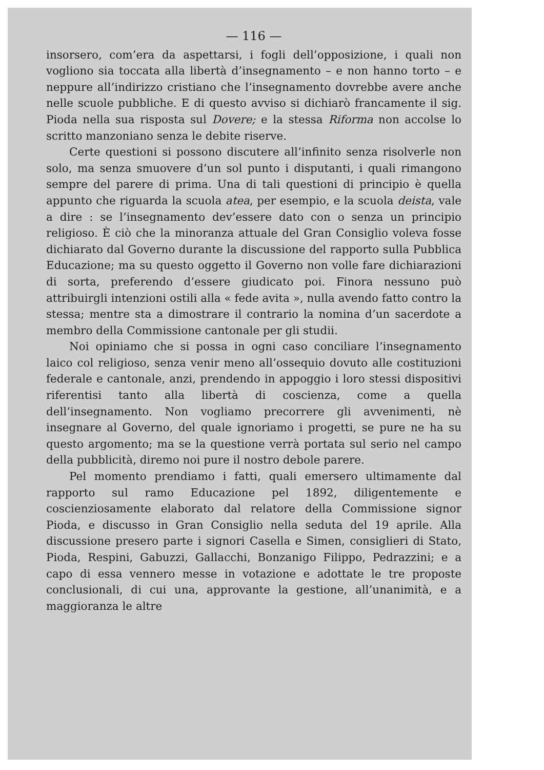— 116 —
insorsero, com’era da aspettarsi, i fogli dell’opposizione, i quali non vogliono sia toccata alla libertà d’insegnamento – e non hanno torto – e neppure all’indirizzo cristiano che l’insegnamento dovrebbe avere anche nelle scuole pubbliche. E di questo avviso si dichiarò francamente il sig. Pioda nella sua risposta sul Dovere; e la stessa Riforma non accolse lo scritto manzoniano senza le debite riserve.
Certe questioni si possono discutere all’infinito senza risolverle non solo, ma senza smuovere d’un sol punto i disputanti, i quali rimangono sempre del parere di prima. Una di tali questioni di principio è quella appunto che riguarda la scuola atea, per esempio, e la scuola deista, vale a dire : se l’insegnamento dev’essere dato con o senza un principio religioso. È ciò che la minoranza attuale del Gran Consiglio voleva fosse dichiarato dal Governo durante la discussione del rapporto sulla Pubblica Educazione; ma su questo oggetto il Governo non volle fare dichiarazioni di sorta, preferendo d’essere giudicato poi. Finora nessuno può attribuirgli intenzioni ostili alla « fede avita », nulla avendo fatto contro la stessa; mentre sta a dimostrare il contrario la nomina d’un sacerdote a membro della Commissione cantonale per gli studii.
Noi opiniamo che si possa in ogni caso conciliare l’insegnamento laico col religioso, senza venir meno all’ossequio dovuto alle costituzioni federale e cantonale, anzi, prendendo in appoggio i loro stessi dispositivi riferentisi tanto alla libertà di coscienza, come a quella dell’insegnamento. Non vogliamo precorrere gli avvenimenti, nè insegnare al Governo, del quale ignoriamo i progetti, se pure ne ha su questo argomento; ma se la questione verrà portata sul serio nel campo della pubblicità, diremo noi pure il nostro debole parere.
Pel momento prendiamo i fatti, quali emersero ultimamente dal rapporto sul ramo Educazione pel 1892, diligentemente e coscienziosamente elaborato dal relatore della Commissione signor Pioda, e discusso in Gran Consiglio nella seduta del 19 aprile. Alla discussione presero parte i signori Casella e Simen, consiglieri di Stato, Pioda, Respini, Gabuzzi, Gallacchi, Bonzanigo Filippo, Pedrazzini; e a capo di essa vennero messe in votazione e adottate le tre proposte conclusionali, di cui una, approvante la gestione, all’unanimità, e a maggioranza le altre